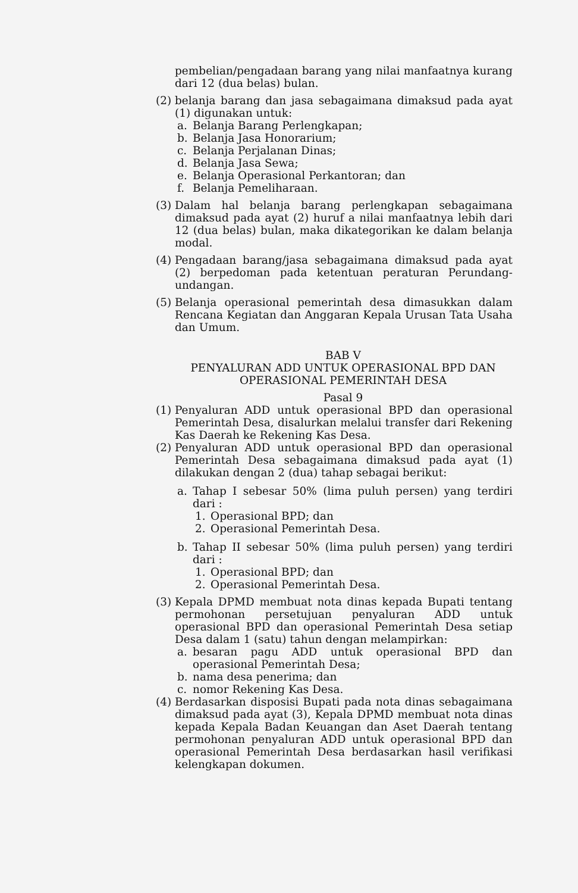pembelian/pengadaan barang yang nilai manfaatnya kurang dari 12 (dua belas) bulan.
(2)
belanja barang dan jasa sebagaimana dimaksud pada ayat (1) digunakan untuk:
a. Belanja Barang Perlengkapan;
b. Belanja Jasa Honorarium;
c. Belanja Perjalanan Dinas;
d. Belanja Jasa Sewa;
e. Belanja Operasional Perkantoran; dan
f. Belanja Pemeliharaan.
(3)
Dalam hal belanja barang perlengkapan sebagaimana dimaksud pada ayat (2) huruf a nilai manfaatnya lebih dari 12 (dua belas) bulan, maka dikategorikan ke dalam belanja modal.
(4)
Pengadaan barang/jasa sebagaimana dimaksud pada ayat (2) berpedoman pada ketentuan peraturan Perundang-undangan.
(5)
Belanja operasional pemerintah desa dimasukkan dalam Rencana Kegiatan dan Anggaran Kepala Urusan Tata Usaha dan Umum.
BAB V
PENYALURAN ADD UNTUK OPERASIONAL BPD DAN
OPERASIONAL PEMERINTAH DESA
Pasal 9
(1)
Penyaluran ADD untuk operasional BPD dan operasional Pemerintah Desa, disalurkan melalui transfer dari Rekening Kas Daerah ke Rekening Kas Desa.
(2)
Penyaluran ADD untuk operasional BPD dan operasional Pemerintah Desa sebagaimana dimaksud pada ayat (1) dilakukan dengan 2 (dua) tahap sebagai berikut:
a. Tahap I sebesar 50% (lima puluh persen) yang terdiri dari :
1. Operasional BPD; dan
2. Operasional Pemerintah Desa.
b. Tahap II sebesar 50% (lima puluh persen) yang terdiri dari :
1. Operasional BPD; dan
2. Operasional Pemerintah Desa.
(3)
Kepala DPMD membuat nota dinas kepada Bupati tentang permohonan persetujuan penyaluran ADD untuk operasional BPD dan operasional Pemerintah Desa setiap Desa dalam 1 (satu) tahun dengan melampirkan:
a. besaran pagu ADD untuk operasional BPD dan operasional Pemerintah Desa;
b. nama desa penerima; dan
c. nomor Rekening Kas Desa.
(4)
Berdasarkan disposisi Bupati pada nota dinas sebagaimana dimaksud pada ayat (3), Kepala DPMD membuat nota dinas kepada Kepala Badan Keuangan dan Aset Daerah tentang permohonan penyaluran ADD untuk operasional BPD dan operasional Pemerintah Desa berdasarkan hasil verifikasi kelengkapan dokumen.